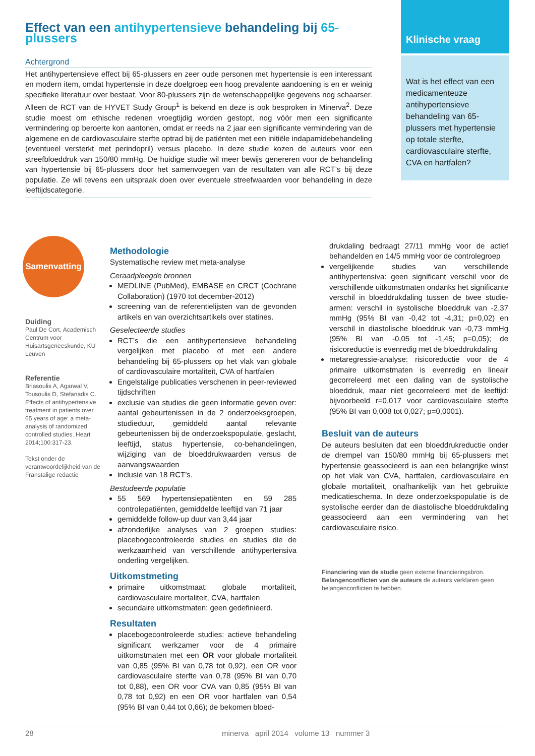Effect van een antihypertensieve behandeling bij 65-plussers
Achtergrond
Het antihypertensieve effect bij 65-plussers en zeer oude personen met hypertensie is een interessant en modern item, omdat hypertensie in deze doelgroep een hoog prevalente aandoening is en er weinig specifieke literatuur over bestaat. Voor 80-plussers zijn de wetenschappelijke gegevens nog schaarser. Alleen de RCT van de HYVET Study Group<sup>1</sup> is bekend en deze is ook besproken in Minerva<sup>2</sup>. Deze studie moest om ethische redenen vroegtijdig worden gestopt, nog vóór men een significante vermindering op beroerte kon aantonen, omdat er reeds na 2 jaar een significante vermindering van de algemene en de cardiovasculaire sterfte optrad bij de patiënten met een initiële indapamidebehandeling (eventueel versterkt met perindopril) versus placebo. In deze studie kozen de auteurs voor een streefbloeddruk van 150/80 mmHg. De huidige studie wil meer bewijs genereren voor de behandeling van hypertensie bij 65-plussers door het samenvoegen van de resultaten van alle RCT’s bij deze populatie. Ze wil tevens een uitspraak doen over eventuele streefwaarden voor behandeling in deze leeftijdscategorie.
Klinische vraag
Wat is het effect van een medicamenteuze antihypertensieve behandeling van 65-plussers met hypertensie op totale sterfte, cardiovasculaire sterfte, CVA en hartfalen?
Samenvatting
Duiding
Paul De Cort, Academisch Centrum voor Huisartsgeneeskunde, KU Leuven
Referentie
Briasoulis A, Agarwal V, Tousoulis D, Stefanadis C. Effects of antihypertensive treatment in patients over 65 years of age: a meta-analysis of randomized controlled studies. Heart 2014;100:317-23.
Tekst onder de verantwoordelijkheid van de Franstalige redactie
Methodologie
Systematische review met meta-analyse
Ceraadpleegde bronnen
MEDLINE (PubMed), EMBASE en CRCT (Cochrane Collaboration) (1970 tot december-2012)
screening van de referentielijsten van de gevonden artikels en van overzichtsartikels over statines.
Geselecteerde studies
RCT’s die een antihypertensieve behandeling vergelijken met placebo of met een andere behandeling bij 65-plussers op het vlak van globale of cardiovasculaire mortaliteit, CVA of hartfalen
Engelstalige publicaties verschenen in peer-reviewed tijdschriften
exclusie van studies die geen informatie geven over: aantal gebeurtenissen in de 2 onderzoeksgroepen, studieduur, gemiddeld aantal relevante gebeurtenissen bij de onderzoekspopulatie, geslacht, leeftijd, status hypertensie, co-behandelingen, wijziging van de bloeddrukwaarden versus de aanvangswaarden
inclusie van 18 RCT’s.
Bestudeerde populatie
55 569 hypertensiepatiënten en 59 285 controlepatiënten, gemiddelde leeftijd van 71 jaar
gemiddelde follow-up duur van 3,44 jaar
afzonderlijke analyses van 2 groepen studies: placebogecontroleerde studies en studies die de werkzaamheid van verschillende antihypertensiva onderling vergelijken.
Uitkomstmeting
primaire uitkomstmaat: globale mortaliteit, cardiovasculaire mortaliteit, CVA, hartfalen
secundaire uitkomstmaten: geen gedefinieerd.
Resultaten
placebogecontroleerde studies: actieve behandeling significant werkzamer voor de 4 primaire uitkomstmaten met een OR voor globale mortaliteit van 0,85 (95% BI van 0,78 tot 0,92), een OR voor cardiovasculaire sterfte van 0,78 (95% BI van 0,70 tot 0,88), een OR voor CVA van 0,85 (95% BI van 0,78 tot 0,92) en een OR voor hartfalen van 0,54 (95% BI van 0,44 tot 0,66); de bekomen bloed-
drukdaling bedraagt 27/11 mmHg voor de actief behandelden en 14/5 mmHg voor de controlegroep
vergelijkende studies van verschillende antihypertensiva: geen significant verschil voor de verschillende uitkomstmaten ondanks het significante verschil in bloeddrukdaling tussen de twee studie-armen: verschil in systolische bloeddruk van -2,37 mmHg (95% BI van -0,42 tot -4,31; p=0,02) en verschil in diastolische bloeddruk van -0,73 mmHg (95% BI van -0,05 tot -1,45; p=0,05); de risicoreductie is evenredig met de bloeddrukdaling
metaregressie-analyse: risicoreductie voor de 4 primaire uitkomstmaten is evenredig en lineair gecorreleerd met een daling van de systolische bloeddruk, maar niet gecorreleerd met de leeftijd: bijvoorbeeld r=0,017 voor cardiovasculaire sterfte (95% BI van 0,008 tot 0,027; p=0,0001).
Besluit van de auteurs
De auteurs besluiten dat een bloeddrukreductie onder de drempel van 150/80 mmHg bij 65-plussers met hypertensie geassocieerd is aan een belangrijke winst op het vlak van CVA, hartfalen, cardiovasculaire en globale mortaliteit, onafhankelijk van het gebruikte medicatieschema. In deze onderzoekspopulatie is de systolische eerder dan de diastolische bloeddrukdaling geassocieerd aan een vermindering van het cardiovasculaire risico.
Financiering van de studie geen externe financieringsbron.
Belangenconflicten van de auteurs de auteurs verklaren geen belangenconflicten te hebben.
28 minerva april 2014 volume 13 nummer 3